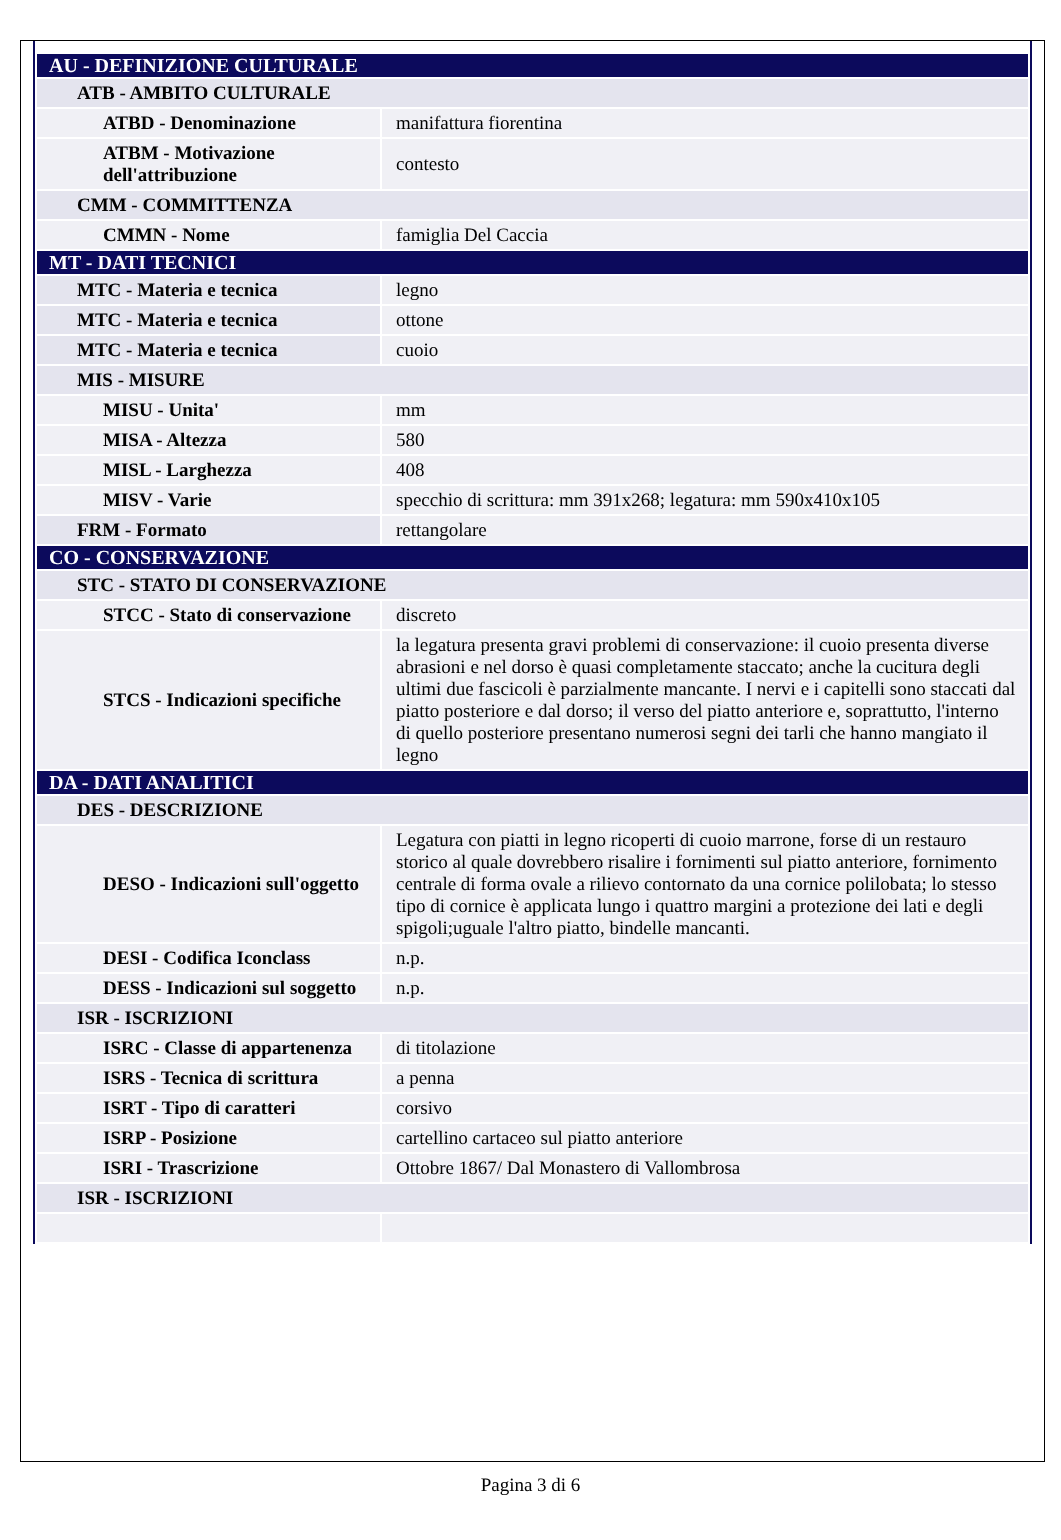| AU - DEFINIZIONE CULTURALE | |
| ATB - AMBITO CULTURALE | |
| ATBD - Denominazione | manifattura fiorentina |
| ATBM - Motivazione dell'attribuzione | contesto |
| CMM - COMMITTENZA | |
| CMMN - Nome | famiglia Del Caccia |
| MT - DATI TECNICI | |
| MTC - Materia e tecnica | legno |
| MTC - Materia e tecnica | ottone |
| MTC - Materia e tecnica | cuoio |
| MIS - MISURE | |
| MISU - Unita' | mm |
| MISA - Altezza | 580 |
| MISL - Larghezza | 408 |
| MISV - Varie | specchio di scrittura: mm 391x268; legatura: mm 590x410x105 |
| FRM - Formato | rettangolare |
| CO - CONSERVAZIONE | |
| STC - STATO DI CONSERVAZIONE | |
| STCC - Stato di conservazione | discreto |
| STCS - Indicazioni specifiche | la legatura presenta gravi problemi di conservazione: il cuoio presenta diverse abrasioni e nel dorso è quasi completamente staccato; anche la cucitura degli ultimi due fascicoli è parzialmente mancante. I nervi e i capitelli sono staccati dal piatto posteriore e dal dorso; il verso del piatto anteriore e, soprattutto, l'interno di quello posteriore presentano numerosi segni dei tarli che hanno mangiato il legno |
| DA - DATI ANALITICI | |
| DES - DESCRIZIONE | |
| DESO - Indicazioni sull'oggetto | Legatura con piatti in legno ricoperti di cuoio marrone, forse di un restauro storico al quale dovrebbero risalire i fornimenti sul piatto anteriore, fornimento centrale di forma ovale a rilievo contornato da una cornice polilobata; lo stesso tipo di cornice è applicata lungo i quattro margini a protezione dei lati e degli spigoli;uguale l'altro piatto, bindelle mancanti. |
| DESI - Codifica Iconclass | n.p. |
| DESS - Indicazioni sul soggetto | n.p. |
| ISR - ISCRIZIONI | |
| ISRC - Classe di appartenenza | di titolazione |
| ISRS - Tecnica di scrittura | a penna |
| ISRT - Tipo di caratteri | corsivo |
| ISRP - Posizione | cartellino cartaceo sul piatto anteriore |
| ISRI - Trascrizione | Ottobre 1867/ Dal Monastero di Vallombrosa |
| ISR - ISCRIZIONI | |
Pagina 3 di 6